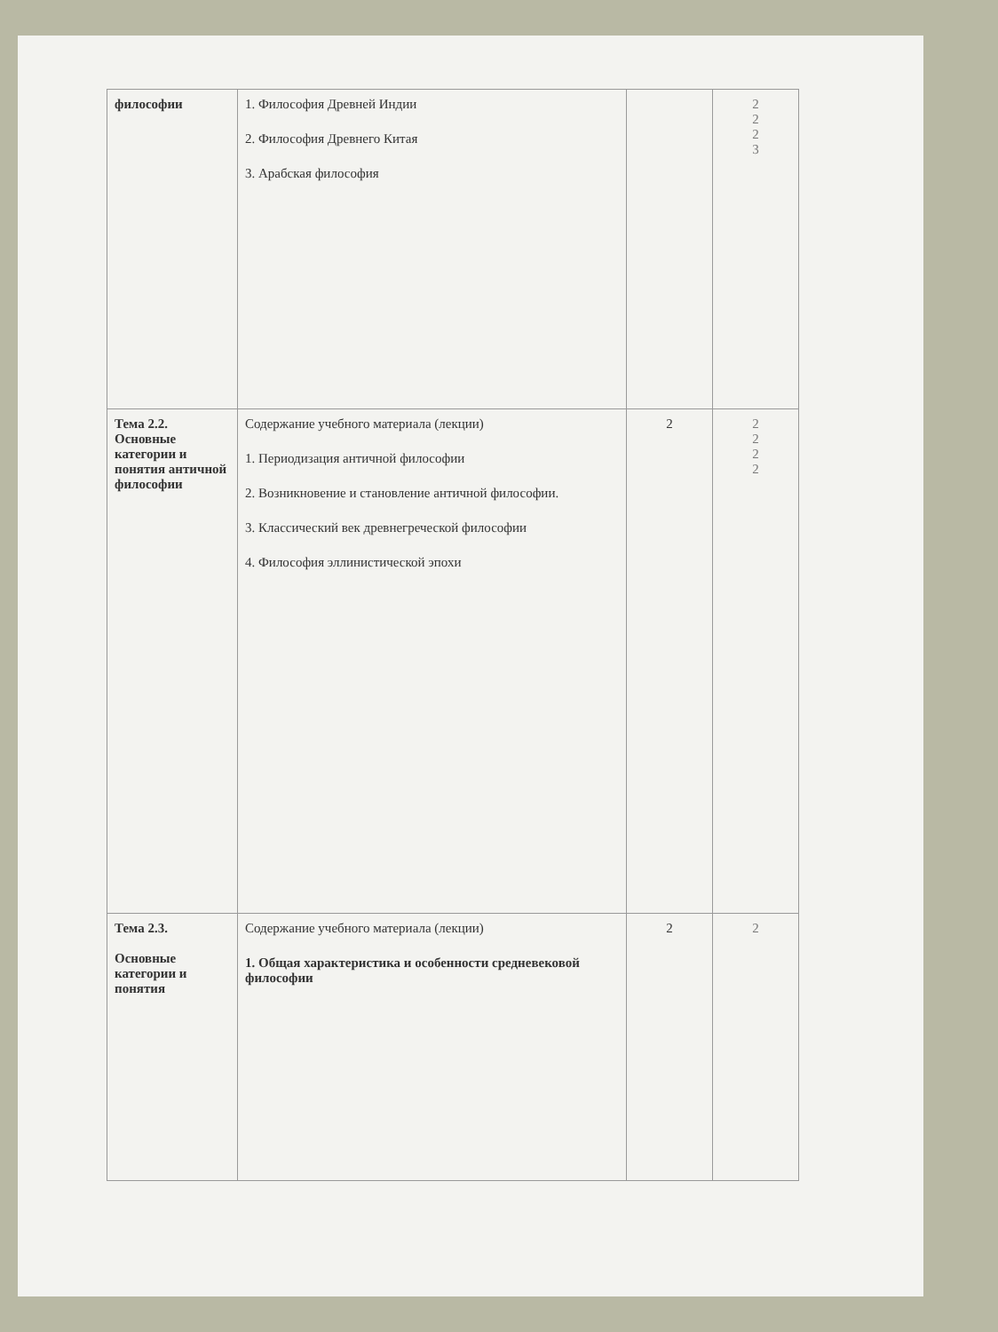| философии | 1. Философия Древней Индии 2. Философия Древнего Китая 3. Арабская философия | | 2 2 2 3 |
| Тема 2.2. Основные категории и понятия античной философии | Содержание учебного материала (лекции) 1. Периодизация античной философии 2. Возникновение и становление античной философии. 3. Классический век древнегреческой философии 4. Философия эллинистической эпохи | 2 | 2 2 2 2 |
| Тема 2.3. Основные категории и понятия | Содержание учебного материала (лекции) 1. Общая характеристика и особенности средневековой философии | 2 | 2 |